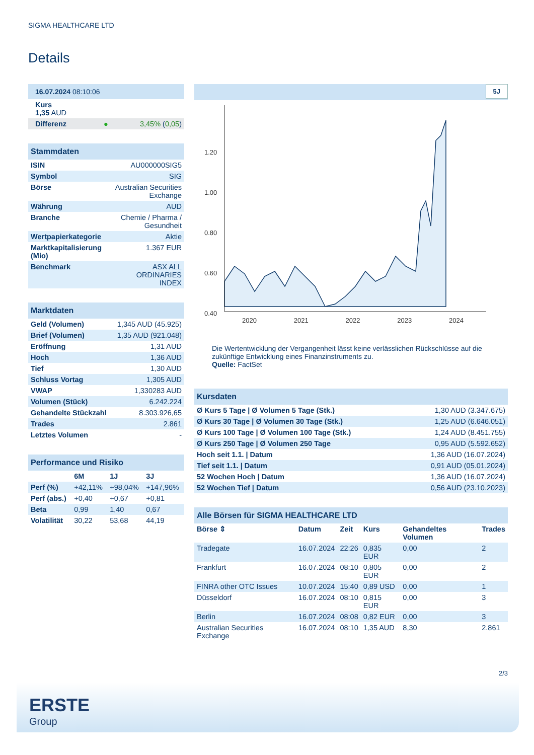SIGMA HEALTHCARE LTD
Details
| 16.07.2024 08:10:06 | |
| Kurs 1,35 AUD | |
| Differenz ● | 3,45% ( 0,05 ) |
| Stammdaten | |
| ISIN | AU000000SIG5 |
| Symbol | SIG |
| Börse | Australian Securities Exchange |
| Währung | AUD |
| Branche | Chemie / Pharma / Gesundheit |
| Wertpapierkategorie | Aktie |
| Marktkapitalisierung (Mio) | 1.367 EUR |
| Benchmark | ASX ALL ORDINARIES INDEX |
| Marktdaten | |
| Geld (Volumen) | 1,345 AUD (45.925) |
| Brief (Volumen) | 1,35 AUD (921.048) |
| Eröffnung | 1,31 AUD |
| Hoch | 1,36 AUD |
| Tief | 1,30 AUD |
| Schluss Vortag | 1,305 AUD |
| VWAP | 1,330283 AUD |
| Volumen (Stück) | 6.242.224 |
| Gehandelte Stückzahl | 8.303.926,65 |
| Trades | 2.861 |
| Letztes Volumen | - |
| Performance und Risiko | | | |
| | 6M | 1J | 3J |
| Perf (%) | +42,11% | +98,04% | +147,96% |
| Perf (abs.) | +0,40 | +0,67 | +0,81 |
| Beta | 0,99 | 1,40 | 0,67 |
| Volatilität | 30,22 | 53,68 | 44,19 |
5J
1.20
1.00
0.80
0.60
0.40
2020 2021 2022 2023 2024
Die Wertentwicklung der Vergangenheit lässt keine verlässlichen Rückschlüsse auf die zukünftige Entwicklung eines Finanzinstruments zu.
Quelle: FactSet
| Kursdaten | |
| Ø Kurs 5 Tage / Ø Volumen 5 Tage (Stk.) | 1,30 AUD (3.347.675) |
| Ø Kurs 30 Tage / Ø Volumen 30 Tage (Stk.) | 1,25 AUD (6.646.051) |
| Ø Kurs 100 Tage / Ø Volumen 100 Tage (Stk.) | 1,24 AUD (8.451.755) |
| Ø Kurs 250 Tage / Ø Volumen 250 Tage | 0,95 AUD (5.592.652) |
| Hoch seit 1.1. / Datum | 1,36 AUD (16.07.2024) |
| Tief seit 1.1. / Datum | 0,91 AUD (05.01.2024) |
| 52 Wochen Hoch / Datum | 1,36 AUD (16.07.2024) |
| 52 Wochen Tief / Datum | 0,56 AUD (23.10.2023) |
| Alle Börsen für SIGMA HEALTHCARE LTD | | | | | |
| Börse ⇕ | Datum | Zeit | Kurs | Gehandeltes Volumen | Trades |
| Tradegate | 16.07.2024 | 22:26 | 0,835 EUR | 0,00 | 2 |
| Frankfurt | 16.07.2024 | 08:10 | 0,805 EUR | 0,00 | 2 |
| FINRA other OTC Issues | 10.07.2024 | 15:40 | 0,89 USD | 0,00 | 1 |
| Düsseldorf | 16.07.2024 | 08:10 | 0,815 EUR | 0,00 | 3 |
| Berlin | 16.07.2024 | 08:08 | 0,82 EUR | 0,00 | 3 |
| Australian Securities Exchange | 16.07.2024 | 08:10 | 1,35 AUD | 8,30 | 2.861 |
2/3
ERSTE
Group